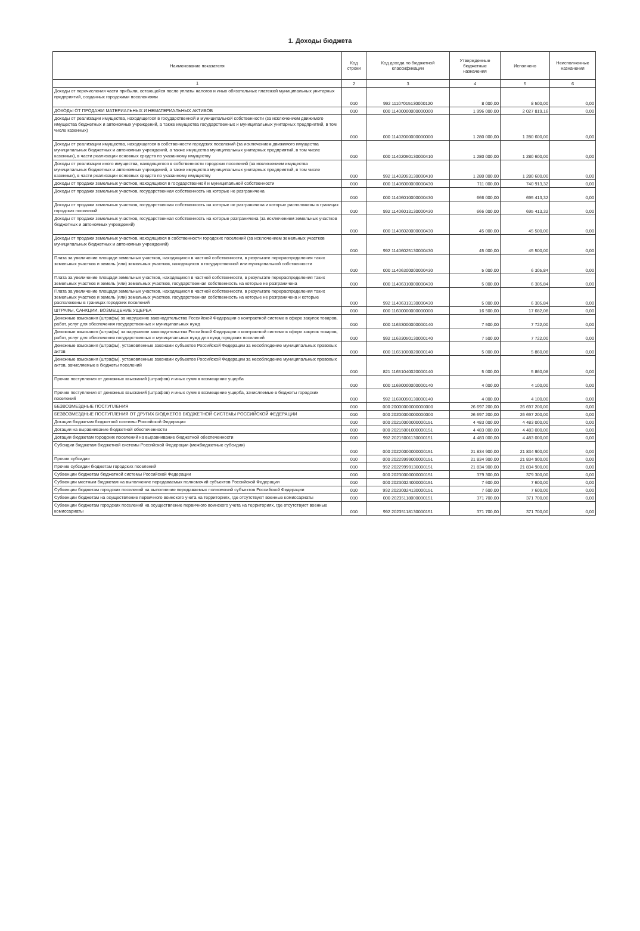1. Доходы бюджета
| Наименование показателя | Код строки | Код дохода по бюджетной классификации | Утвержденные бюджетные назначения | Исполнено | Неисполненные назначения |
| --- | --- | --- | --- | --- | --- |
| 1 | 2 | 3 | 4 | 5 | 6 |
| Доходы от перечисления части прибыли, остающейся после уплаты налогов и иных обязательных платежей муниципальных унитарных предприятий, созданных городскими поселениями | 010 | 992 11107015130000120 | 8 000,00 | 8 500,00 | 0,00 |
| ДОХОДЫ ОТ ПРОДАЖИ МАТЕРИАЛЬНЫХ И НЕМАТЕРИАЛЬНЫХ АКТИВОВ | 010 | 000 11400000000000000 | 1 996 000,00 | 2 027 819,16 | 0,00 |
| Доходы от реализации имущества, находящегося в государственной и муниципальной собственности (за исключением движимого имущества бюджетных и автономных учреждений, а также имущества государственных и муниципальных унитарных предприятий, в том числе казенных) | 010 | 000 11402000000000000 | 1 280 000,00 | 1 280 600,00 | 0,00 |
| Доходы от реализации имущества, находящегося в собственности городских поселений (за исключением движимого имущества муниципальных бюджетных и автономных учреждений, а также имущества муниципальных унитарных предприятий, в том числе казенных), в части реализации основных средств по указанному имуществу | 010 | 000 11402050130000410 | 1 280 000,00 | 1 280 600,00 | 0,00 |
| Доходы от реализации иного имущества, находящегося в собственности городских поселений (за исключением имущества муниципальных бюджетных и автономных учреждений, а также имущества муниципальных унитарных предприятий, в том числе казенных), в части реализации основных средств по указанному имуществу | 010 | 992 11402053130000410 | 1 280 000,00 | 1 280 600,00 | 0,00 |
| Доходы от продажи земельных участков, находящихся в государственной и муниципальной собственности | 010 | 000 11406000000000430 | 711 000,00 | 740 913,32 | 0,00 |
| Доходы от продажи земельных участков, государственная собственность на которые не разграничена | 010 | 000 11406010000000430 | 666 000,00 | 695 413,32 | 0,00 |
| Доходы от продажи земельных участков, государственная собственность на которые не разграничена и которые расположены в границах городских поселений | 010 | 992 11406013130000430 | 666 000,00 | 695 413,32 | 0,00 |
| Доходы от продажи земельных участков, государственная собственность на которые разграничена (за исключением земельных участков бюджетных и автономных учреждений) | 010 | 000 11406020000000430 | 45 000,00 | 45 500,00 | 0,00 |
| Доходы от продажи земельных участков, находящихся в собственности городских поселений (за исключением земельных участков муниципальных бюджетных и автономных учреждений) | 010 | 992 11406025130000430 | 45 000,00 | 45 500,00 | 0,00 |
| Плата за увеличение площади земельных участков, находящихся в частной собственности, в результате перераспределения таких земельных участков и земель (или) земельных участков, находящихся в государственной или муниципальной собственности | 010 | 000 11406300000000430 | 5 000,00 | 6 305,84 | 0,00 |
| Плата за увеличение площади земельных участков, находящихся в частной собственности, в результате перераспределения таких земельных участков и земель (или) земельных участков, государственная собственность на которые не разграничена | 010 | 000 11406310000000430 | 5 000,00 | 6 305,84 | 0,00 |
| Плата за увеличение площади земельных участков, находящихся в частной собственности, в результате перераспределения таких земельных участков и земель (или) земельных участков, государственная собственность на которые не разграничена и которые расположены в границах городских поселений | 010 | 992 11406313130000430 | 5 000,00 | 6 305,84 | 0,00 |
| ШТРАФЫ, САНКЦИИ, ВОЗМЕЩЕНИЕ УЩЕРБА | 010 | 000 11600000000000000 | 16 500,00 | 17 682,08 | 0,00 |
| Денежные взыскания (штрафы) за нарушение законодательства Российской Федерации о контрактной системе в сфере закупок товаров, работ, услуг для обеспечения государственных и муниципальных нужд | 010 | 000 11633000000000140 | 7 500,00 | 7 722,00 | 0,00 |
| Денежные взыскания (штрафы) за нарушение законодательства Российской Федерации о контрактной системе в сфере закупок товаров, работ, услуг для обеспечения государственных и муниципальных нужд для нужд городских поселений | 010 | 992 11633050130000140 | 7 500,00 | 7 722,00 | 0,00 |
| Денежные взыскания (штрафы), установленные законами субъектов Российской Федерации за несоблюдение муниципальных правовых актов | 010 | 000 11651000020000140 | 5 000,00 | 5 860,08 | 0,00 |
| Денежные взыскания (штрафы), установленные законами субъектов Российской Федерации за несоблюдение муниципальных правовых актов, зачисляемые в бюджеты поселений | 010 | 821 11651040020000140 | 5 000,00 | 5 860,08 | 0,00 |
| Прочие поступления от денежных взысканий (штрафов) и иных сумм в возмещение ущерба | 010 | 000 11690000000000140 | 4 000,00 | 4 100,00 | 0,00 |
| Прочие поступления от денежных взысканий (штрафов) и иных сумм в возмещение ущерба, зачисляемые в бюджеты городских поселений | 010 | 992 11690050130000140 | 4 000,00 | 4 100,00 | 0,00 |
| БЕЗВОЗМЕЗДНЫЕ ПОСТУПЛЕНИЯ | 010 | 000 20000000000000000 | 26 697 200,00 | 26 697 200,00 | 0,00 |
| БЕЗВОЗМЕЗДНЫЕ ПОСТУПЛЕНИЯ ОТ ДРУГИХ БЮДЖЕТОВ БЮДЖЕТНОЙ СИСТЕМЫ РОССИЙСКОЙ ФЕДЕРАЦИИ | 010 | 000 20200000000000000 | 26 697 200,00 | 26 697 200,00 | 0,00 |
| Дотации бюджетам бюджетной системы Российской Федерации | 010 | 000 20210000000000151 | 4 483 000,00 | 4 483 000,00 | 0,00 |
| Дотации на выравнивание бюджетной обеспеченности | 010 | 000 20215001000000151 | 4 483 000,00 | 4 483 000,00 | 0,00 |
| Дотации бюджетам городских поселений на выравнивание бюджетной обеспеченности | 010 | 992 20215001130000151 | 4 483 000,00 | 4 483 000,00 | 0,00 |
| Субсидии бюджетам бюджетной системы Российской Федерации (межбюджетные субсидии) | 010 | 000 20220000000000151 | 21 834 900,00 | 21 834 900,00 | 0,00 |
| Прочие субсидии | 010 | 000 20229999000000151 | 21 834 900,00 | 21 834 900,00 | 0,00 |
| Прочие субсидии бюджетам городских поселений | 010 | 992 20229999130000151 | 21 834 900,00 | 21 834 900,00 | 0,00 |
| Субвенции бюджетам бюджетной системы Российской Федерации | 010 | 000 20230000000000151 | 379 300,00 | 379 300,00 | 0,00 |
| Субвенции местным бюджетам на выполнение передаваемых полномочий субъектов Российской Федерации | 010 | 000 20230024000000151 | 7 600,00 | 7 600,00 | 0,00 |
| Субвенции бюджетам городских поселений на выполнение передаваемых полномочий субъектов Российской Федерации | 010 | 992 20230024130000151 | 7 600,00 | 7 600,00 | 0,00 |
| Субвенции бюджетам на осуществление первичного воинского учета на территориях, где отсутствуют военные комиссариаты | 010 | 000 20235118000000151 | 371 700,00 | 371 700,00 | 0,00 |
| Субвенции бюджетам городских поселений на осуществление первичного воинского учета на территориях, где отсутствуют военные комиссариаты | 010 | 992 20235118130000151 | 371 700,00 | 371 700,00 | 0,00 |